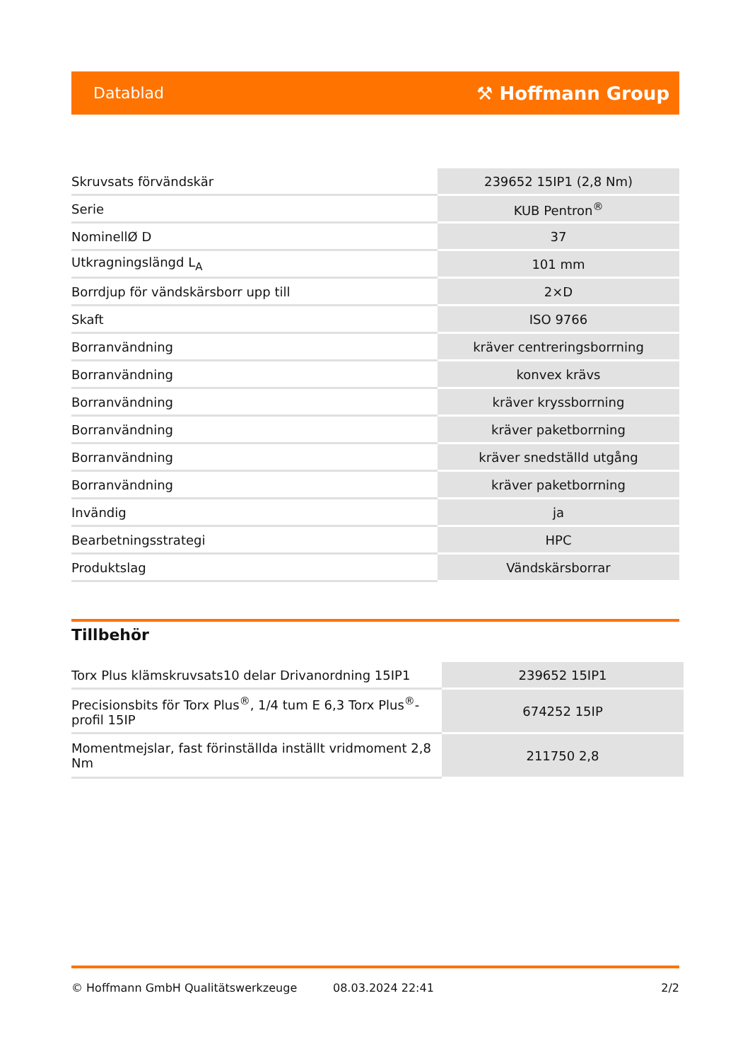Datablad ⚒ Hoffmann Group
| Skruvsats förvändskär | 239652 15IP1 (2,8 Nm) |
| Serie | KUB Pentron<sup>®</sup> |
| NominellØ D | 37 |
| Utkragningslängd L<sub>A</sub> | 101 mm |
| Borrdjup för vändskärsborr upp till | 2×D |
| Skaft | ISO 9766 |
| Borranvändning | kräver centreringsborrning |
| Borranvändning | konvex krävs |
| Borranvändning | kräver kryssborrning |
| Borranvändning | kräver paketborrning |
| Borranvändning | kräver snedställd utgång |
| Borranvändning | kräver paketborrning |
| Invändig | ja |
| Bearbetningsstrategi | HPC |
| Produktslag | Vändskärsborrar |
Tillbehör
| Torx Plus klämskruvsats10 delar Drivanordning 15IP1 | 239652 15IP1 |
| Precisionsbits för Torx Plus<sup>®</sup>, 1/4 tum E 6,3 Torx Plus<sup>®</sup>-profil 15IP | 674252 15IP |
| Momentmejslar, fast förinställda inställt vridmoment 2,8 Nm | 211750 2,8 |
© Hoffmann GmbH Qualitätswerkzeuge 08.03.2024 22:41 2/2